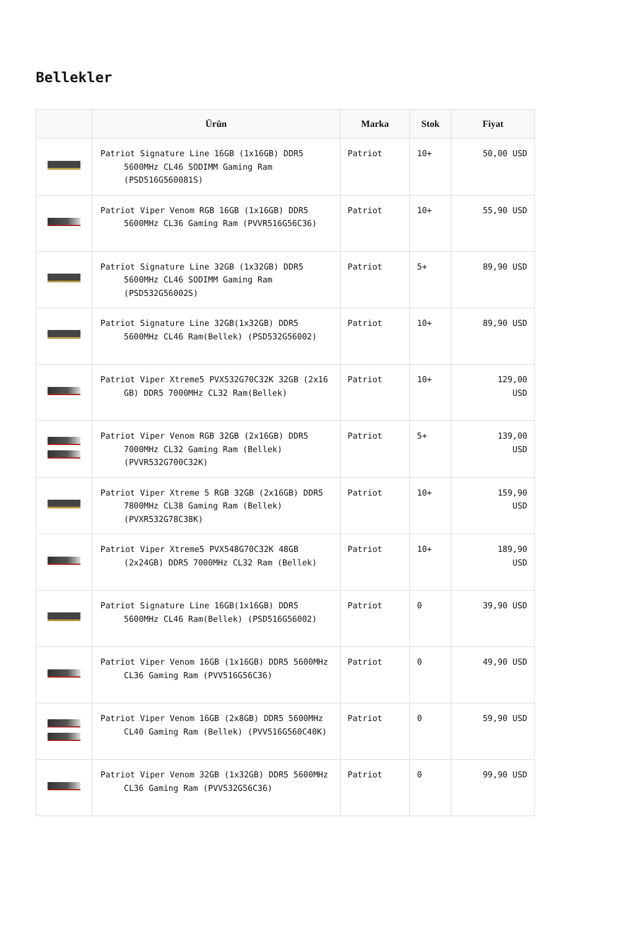Bellekler
| | Ürün | Marka | Stok | Fiyat |
| --- | --- | --- | --- | --- |
| | Patriot Signature Line 16GB (1x16GB) DDR5 5600MHz CL46 SODIMM Gaming Ram (PSD516G560081S) | Patriot | 10+ | 50,00 USD |
| | Patriot Viper Venom RGB 16GB (1x16GB) DDR5 5600MHz CL36 Gaming Ram (PVVR516G56C36) | Patriot | 10+ | 55,90 USD |
| | Patriot Signature Line 32GB (1x32GB) DDR5 5600MHz CL46 SODIMM Gaming Ram (PSD532G56002S) | Patriot | 5+ | 89,90 USD |
| | Patriot Signature Line 32GB(1x32GB) DDR5 5600MHz CL46 Ram(Bellek) (PSD532G56002) | Patriot | 10+ | 89,90 USD |
| | Patriot Viper Xtreme5 PVX532G70C32K 32GB (2x16 GB) DDR5 7000MHz CL32 Ram(Bellek) | Patriot | 10+ | 129,00 USD |
| | Patriot Viper Venom RGB 32GB (2x16GB) DDR5 7000MHz CL32 Gaming Ram (Bellek) (PVVR532G700C32K) | Patriot | 5+ | 139,00 USD |
| | Patriot Viper Xtreme 5 RGB 32GB (2x16GB) DDR5 7800MHz CL38 Gaming Ram (Bellek) (PVXR532G78C38K) | Patriot | 10+ | 159,90 USD |
| | Patriot Viper Xtreme5 PVX548G70C32K 48GB (2x24GB) DDR5 7000MHz CL32 Ram (Bellek) | Patriot | 10+ | 189,90 USD |
| | Patriot Signature Line 16GB(1x16GB) DDR5 5600MHz CL46 Ram(Bellek) (PSD516G56002) | Patriot | 0 | 39,90 USD |
| | Patriot Viper Venom 16GB (1x16GB) DDR5 5600MHz CL36 Gaming Ram (PVV516G56C36) | Patriot | 0 | 49,90 USD |
| | Patriot Viper Venom 16GB (2x8GB) DDR5 5600MHz CL40 Gaming Ram (Bellek) (PVV516G560C40K) | Patriot | 0 | 59,90 USD |
| | Patriot Viper Venom 32GB (1x32GB) DDR5 5600MHz CL36 Gaming Ram (PVV532G56C36) | Patriot | 0 | 99,90 USD |